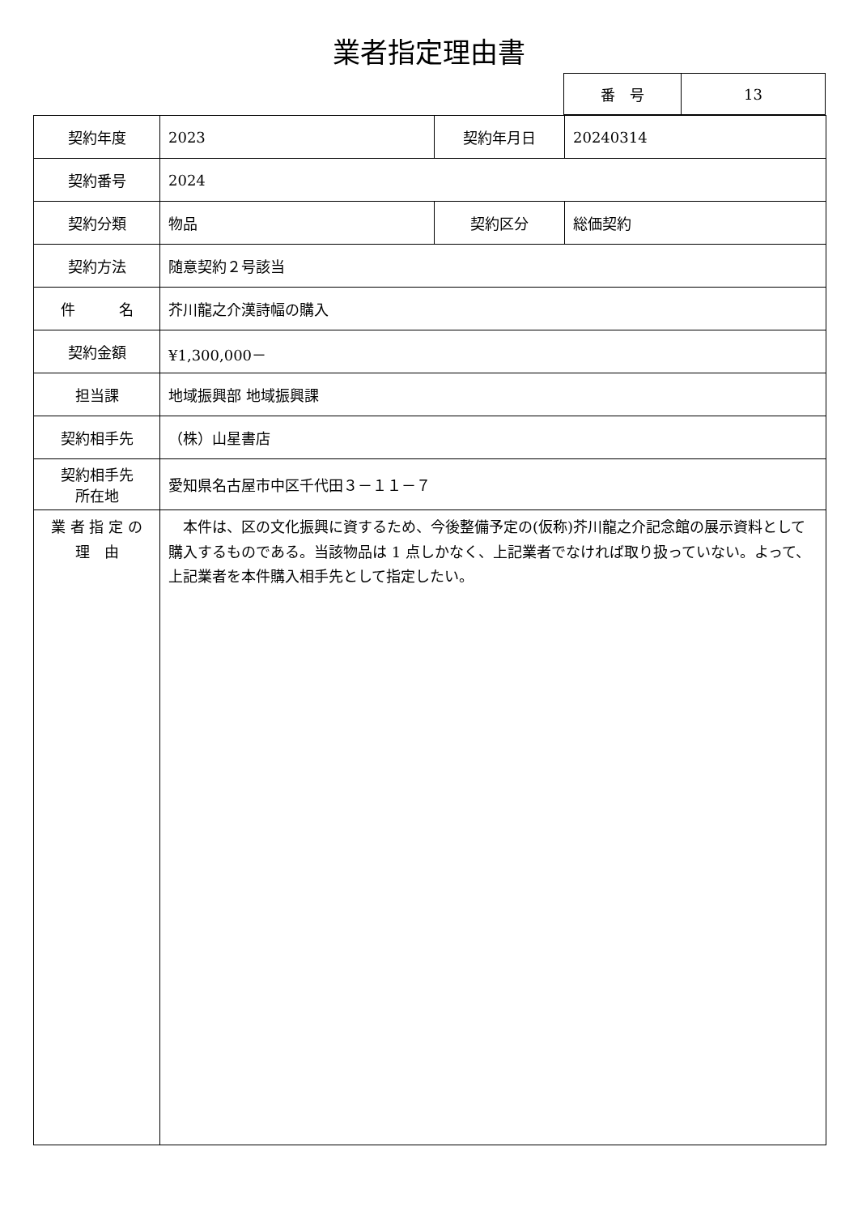業者指定理由書
| 番 号 | 13 |
| 契約年度 | 2023 | 契約年月日 | 20240314 |
| 契約番号 | 2024 | | |
| 契約分類 | 物品 | 契約区分 | 総価契約 |
| 契約方法 | 随意契約２号該当 | | |
| 件 名 | 芥川龍之介漢詩幅の購入 | | |
| 契約金額 | ¥1,300,000－ | | |
| 担当課 | 地域振興部 地域振興課 | | |
| 契約相手先 | （株）山星書店 | | |
| 契約相手先 所在地 | 愛知県名古屋市中区千代田３－１１－７ | | |
| 業 者 指 定 の 理 由 | 本件は、区の文化振興に資するため、今後整備予定の(仮称)芥川龍之介記念館の展示資料として購入するものである。当該物品は 1 点しかなく、上記業者でなければ取り扱っていない。よって、上記業者を本件購入相手先として指定したい。 | | |